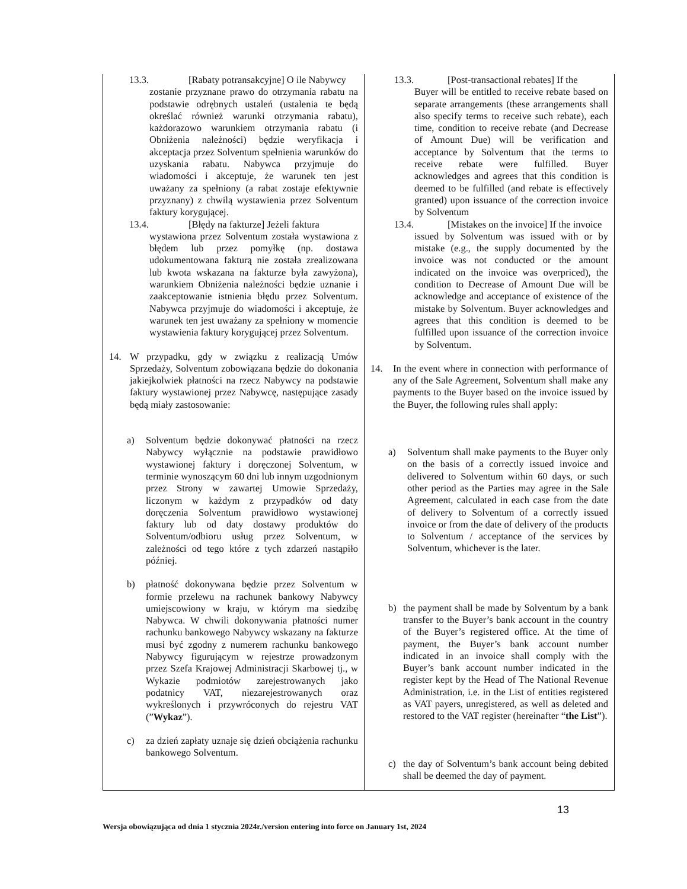| 13.3. [Rabaty potransakcyjne] O ile Nabywcy zostanie przyznane prawo do otrzymania rabatu na podstawie odrębnych ustaleń (ustalenia te będą określać również warunki otrzymania rabatu), każdorazowo warunkiem otrzymania rabatu (i Obniżenia należności) będzie weryfikacja i akceptacja przez Solventum spełnienia warunków do uzyskania rabatu. Nabywca przyjmuje do wiadomości i akceptuje, że warunek ten jest uważany za spełniony (a rabat zostaje efektywnie przyznany) z chwilą wystawienia przez Solventum faktury korygującej. 13.4. [Błędy na fakturze] Jeżeli faktura wystawiona przez Solventum została wystawiona z błędem lub przez pomyłkę (np. dostawa udokumentowana fakturą nie została zrealizowana lub kwota wskazana na fakturze była zawyżona), warunkiem Obniżenia należności będzie uznanie i zaakceptowanie istnienia błędu przez Solventum. Nabywca przyjmuje do wiadomości i akceptuje, że warunek ten jest uważany za spełniony w momencie wystawienia faktury korygującej przez Solventum. 14. W przypadku, gdy w związku z realizacją Umów Sprzedaży, Solventum zobowiązana będzie do dokonania jakiejkolwiek płatności na rzecz Nabywcy na podstawie faktury wystawionej przez Nabywcę, następujące zasady będą miały zastosowanie: a) Solventum będzie dokonywać płatności na rzecz Nabywcy wyłącznie na podstawie prawidłowo wystawionej faktury i doręczonej Solventum, w terminie wynoszącym 60 dni lub innym uzgodnionym przez Strony w zawartej Umowie Sprzedaży, liczonym w każdym z przypadków od daty doręczenia Solventum prawidłowo wystawionej faktury lub od daty dostawy produktów do Solventum/odbioru usług przez Solventum, w zależności od tego które z tych zdarzeń nastąpiło później. b) płatność dokonywana będzie przez Solventum w formie przelewu na rachunek bankowy Nabywcy umiejscowiony w kraju, w którym ma siedzibę Nabywca. W chwili dokonywania płatności numer rachunku bankowego Nabywcy wskazany na fakturze musi być zgodny z numerem rachunku bankowego Nabywcy figurującym w rejestrze prowadzonym przez Szefa Krajowej Administracji Skarbowej tj., w Wykazie podmiotów zarejestrowanych jako podatnicy VAT, niezarejestrowanych oraz wykreślonych i przywróconych do rejestru VAT (” Wykaz ”). c) za dzień zapłaty uznaje się dzień obciążenia rachunku bankowego Solventum. | 13.3. [Post-transactional rebates] If the Buyer will be entitled to receive rebate based on separate arrangements (these arrangements shall also specify terms to receive such rebate), each time, condition to receive rebate (and Decrease of Amount Due) will be verification and acceptance by Solventum that the terms to receive rebate were fulfilled. Buyer acknowledges and agrees that this condition is deemed to be fulfilled (and rebate is effectively granted) upon issuance of the correction invoice by Solventum 13.4. [Mistakes on the invoice] If the invoice issued by Solventum was issued with or by mistake (e.g., the supply documented by the invoice was not conducted or the amount indicated on the invoice was overpriced), the condition to Decrease of Amount Due will be acknowledge and acceptance of existence of the mistake by Solventum. Buyer acknowledges and agrees that this condition is deemed to be fulfilled upon issuance of the correction invoice by Solventum. 14. In the event where in connection with performance of any of the Sale Agreement, Solventum shall make any payments to the Buyer based on the invoice issued by the Buyer, the following rules shall apply: a) Solventum shall make payments to the Buyer only on the basis of a correctly issued invoice and delivered to Solventum within 60 days, or such other period as the Parties may agree in the Sale Agreement, calculated in each case from the date of delivery to Solventum of a correctly issued invoice or from the date of delivery of the products to Solventum / acceptance of the services by Solventum, whichever is the later. b) the payment shall be made by Solventum by a bank transfer to the Buyer’s bank account in the country of the Buyer’s registered office. At the time of payment, the Buyer’s bank account number indicated in an invoice shall comply with the Buyer’s bank account number indicated in the register kept by the Head of The National Revenue Administration, i.e. in the List of entities registered as VAT payers, unregistered, as well as deleted and restored to the VAT register (hereinafter “ the List ”). c) the day of Solventum’s bank account being debited shall be deemed the day of payment. |
13
Wersja obowiązująca od dnia 1 stycznia 2024r./version entering into force on January 1st, 2024